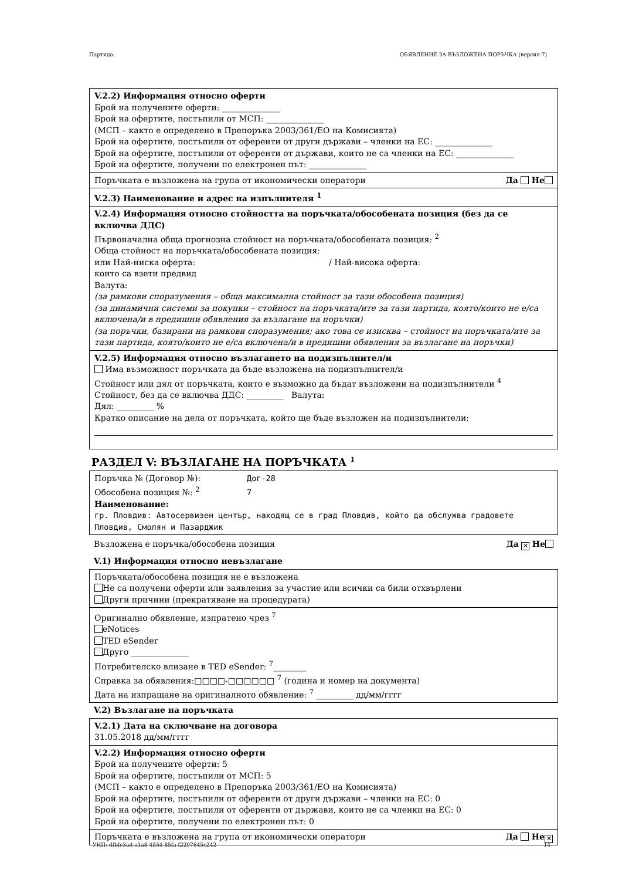Партида: ОБЯВЛЕНИЕ ЗА ВЪЗЛОЖЕНА ПОРЪЧКА (версия 7)
V.2.2) Информация относно оферти
Брой на получените оферти: ______________
Брой на офертите, постъпили от МСП: ______________
(МСП – както е определено в Препоръка 2003/361/ЕО на Комисията)
Брой на офертите, постъпили от оференти от други държави – членки на ЕС: ______________
Брой на офертите, постъпили от оференти от държави, които не са членки на ЕС: ______________
Брой на офертите, получени по електронен път: ______________
Поръчката е възложена на група от икономически оператори Да Не
V.2.3) Наименование и адрес на изпълнителя <sup>1</sup>
V.2.4) Информация относно стойността на поръчката/обособената позиция (без да се включва ДДС)
Първоначална обща прогнозна стойност на поръчката/обособената позиция: <sup>2</sup>
Обща стойност на поръчката/обособената позиция:
или Най-ниска оферта: / Най-висока оферта:
които са взети предвид
Валута:
(за рамкови споразумения – обща максимална стойност за тази обособена позиция)
(за динамични системи за покупки – стойност на поръчката/ите за тази партида, която/които не е/са включена/и в предишни обявления за възлагане на поръчки)
(за поръчки, базирани на рамкови споразумения; ако това се изисква – стойност на поръчката/ите за тази партида, която/които не е/са включена/и в предишни обявления за възлагане на поръчки)
V.2.5) Информация относно възлагането на подизпълнител/и
Има възможност поръчката да бъде възложена на подизпълнител/и
Стойност или дял от поръчката, които е възможно да бъдат възложени на подизпълнители <sup>4</sup>
Стойност, без да се включва ДДС: _________ Валута:
Дял: _________ %
Кратко описание на дела от поръчката, който ще бъде възложен на подизпълнители:
РАЗДЕЛ V: ВЪЗЛАГАНЕ НА ПОРЪЧКАТА <sup>1</sup>
Поръчка № (Договор №): Дог-28
Обособена позиция №: <sup>2</sup> 7
Наименование:
гр. Пловдив: Автосервизен център, находящ се в град Пловдив, който да обслужва градовете Пловдив, Смолян и Пазарджик
Възложена е поръчка/обособена позиция Да ✕ Не
V.1) Информация относно невъзлагане
Поръчката/обособена позиция не е възложена
Не са получени оферти или заявления за участие или всички са били отхвърлени
Други причини (прекратяване на процедурата)
Оригинално обявление, изпратено чрез <sup>7</sup>
eNotices
TED eSender
Друго ______________
Потребителско влизане в TED eSender: <sup>7</sup>________
Справка за обявления:□□□□-□□□□□□ <sup>7</sup> (година и номер на документа)
Дата на изпращане на оригиналното обявление: <sup>7</sup> _________ дд/мм/гггг
V.2) Възлагане на поръчката
V.2.1) Дата на сключване на договора
31.05.2018 дд/мм/гггг
V.2.2) Информация относно оферти
Брой на получените оферти: 5
Брой на офертите, постъпили от МСП: 5
(МСП – както е определено в Препоръка 2003/361/ЕО на Комисията)
Брой на офертите, постъпили от оференти от други държави – членки на ЕС: 0
Брой на офертите, постъпили от оференти от държави, които не са членки на ЕС: 0
Брой на офертите, получени по електронен път: 0
Поръчката е възложена на група от икономически оператори Да Не ✕
УНП: dfbfc3ad-a1a8-4554-85fa-f2297645c242 14